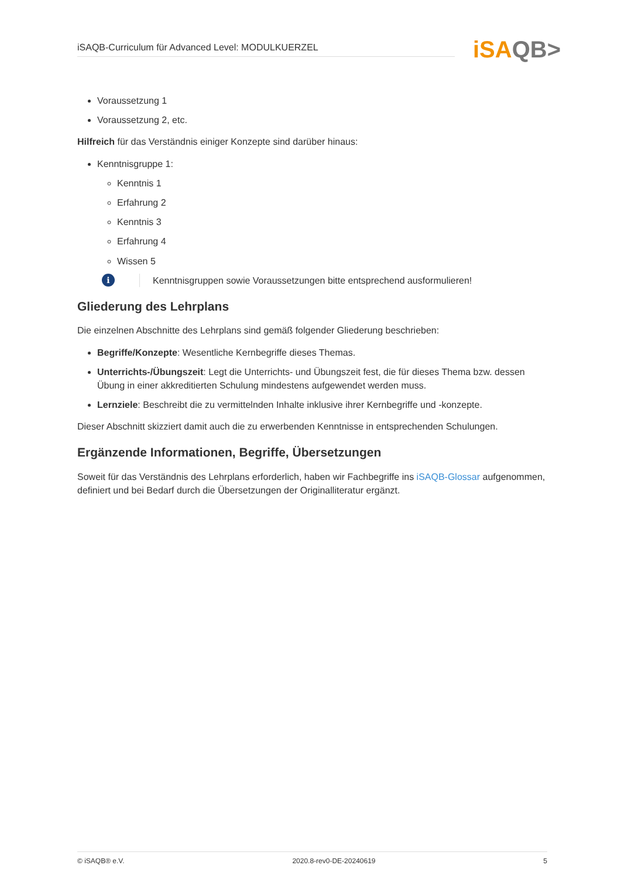iSAQB-Curriculum für Advanced Level: MODULKUERZEL iSAQB>
Voraussetzung 1
Voraussetzung 2, etc.
Hilfreich für das Verständnis einiger Konzepte sind darüber hinaus:
Kenntnisgruppe 1:
Kenntnis 1
Erfahrung 2
Kenntnis 3
Erfahrung 4
Wissen 5
i
Kenntnisgruppen sowie Voraussetzungen bitte entsprechend ausformulieren!
Gliederung des Lehrplans
Die einzelnen Abschnitte des Lehrplans sind gemäß folgender Gliederung beschrieben:
Begriffe/Konzepte: Wesentliche Kernbegriffe dieses Themas.
Unterrichts-/Übungszeit: Legt die Unterrichts- und Übungszeit fest, die für dieses Thema bzw. dessen Übung in einer akkreditierten Schulung mindestens aufgewendet werden muss.
Lernziele: Beschreibt die zu vermittelnden Inhalte inklusive ihrer Kernbegriffe und -konzepte.
Dieser Abschnitt skizziert damit auch die zu erwerbenden Kenntnisse in entsprechenden Schulungen.
Ergänzende Informationen, Begriffe, Übersetzungen
Soweit für das Verständnis des Lehrplans erforderlich, haben wir Fachbegriffe ins iSAQB-Glossar aufgenommen, definiert und bei Bedarf durch die Übersetzungen der Originalliteratur ergänzt.
© iSAQB® e.V. 2020.8-rev0-DE-20240619 5